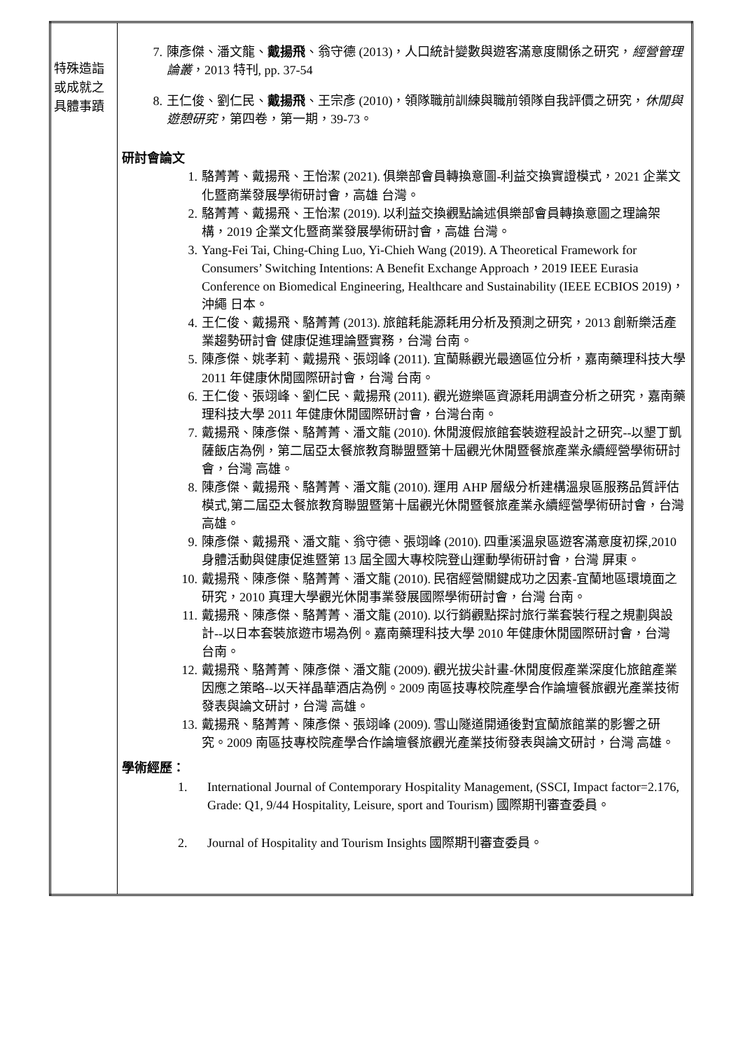| 特殊造詣或成就之具體事蹟 | 7. 陳彥傑、潘文龍、 戴揚飛 、翁守德 (2013)，人口統計變數與遊客滿意度關係之研究， 經營管理論叢 ，2013 特刊, pp. 37-54 8. 王仁俊、劉仁民、 戴揚飛 、王宗彥 (2010)，領隊職前訓練與職前領隊自我評價之研究， 休閒與遊憩研究 ，第四卷，第一期，39-73。 研討會論文 1. 駱菁菁、戴揚飛、王怡潔 (2021). 俱樂部會員轉換意圖-利益交換實證模式，2021 企業文化暨商業發展學術研討會，高雄 台灣。 2. 駱菁菁、戴揚飛、王怡潔 (2019). 以利益交換觀點論述俱樂部會員轉換意圖之理論架構，2019 企業文化暨商業發展學術研討會，高雄 台灣。 3. Yang-Fei Tai, Ching-Ching Luo, Yi-Chieh Wang (2019). A Theoretical Framework for Consumers’ Switching Intentions: A Benefit Exchange Approach，2019 IEEE Eurasia Conference on Biomedical Engineering, Healthcare and Sustainability (IEEE ECBIOS 2019)，沖繩 日本。 4. 王仁俊、戴揚飛、駱菁菁 (2013). 旅館耗能源耗用分析及預測之研究，2013 創新樂活產業趨勢研討會 健康促進理論暨實務，台灣 台南。 5. 陳彥傑、姚孝莉、戴揚飛、張翊峰 (2011). 宜蘭縣觀光最適區位分析，嘉南藥理科技大學 2011 年健康休閒國際研討會，台灣 台南。 6. 王仁俊、張翊峰、劉仁民、戴揚飛 (2011). 觀光遊樂區資源耗用調查分析之研究，嘉南藥理科技大學 2011 年健康休閒國際研討會，台灣台南。 7. 戴揚飛、陳彥傑、駱菁菁、潘文龍 (2010). 休閒渡假旅館套裝遊程設計之研究--以墾丁凱薩飯店為例，第二屆亞太餐旅教育聯盟暨第十屆觀光休閒暨餐旅產業永續經營學術研討會，台灣 高雄。 8. 陳彥傑、戴揚飛、駱菁菁、潘文龍 (2010). 運用 AHP 層級分析建構溫泉區服務品質評估模式,第二屆亞太餐旅教育聯盟暨第十屆觀光休閒暨餐旅產業永續經營學術研討會，台灣 高雄。 9. 陳彥傑、戴揚飛、潘文龍、翁守德、張翊峰 (2010). 四重溪溫泉區遊客滿意度初探,2010 身體活動與健康促進暨第 13 屆全國大專校院登山運動學術研討會，台灣 屏東。 10. 戴揚飛、陳彥傑、駱菁菁、潘文龍 (2010). 民宿經營關鍵成功之因素-宜蘭地區環境面之研究，2010 真理大學觀光休閒事業發展國際學術研討會，台灣 台南。 11. 戴揚飛、陳彥傑、駱菁菁、潘文龍 (2010). 以行銷觀點探討旅行業套裝行程之規劃與設計--以日本套裝旅遊市場為例。嘉南藥理科技大學 2010 年健康休閒國際研討會，台灣 台南。 12. 戴揚飛、駱菁菁、陳彥傑、潘文龍 (2009). 觀光拔尖計畫-休閒度假產業深度化旅館產業因應之策略--以天祥晶華酒店為例。2009 南區技專校院產學合作論壇餐旅觀光產業技術發表與論文研討，台灣 高雄。 13. 戴揚飛、駱菁菁、陳彥傑、張翊峰 (2009). 雪山隧道開通後對宜蘭旅館業的影響之研究。2009 南區技專校院產學合作論壇餐旅觀光產業技術發表與論文研討，台灣 高雄。 學術經歷： 1. International Journal of Contemporary Hospitality Management, (SSCI, Impact factor=2.176, Grade: Q1, 9/44 Hospitality, Leisure, sport and Tourism) 國際期刊審查委員。 2. Journal of Hospitality and Tourism Insights 國際期刊審查委員。 |